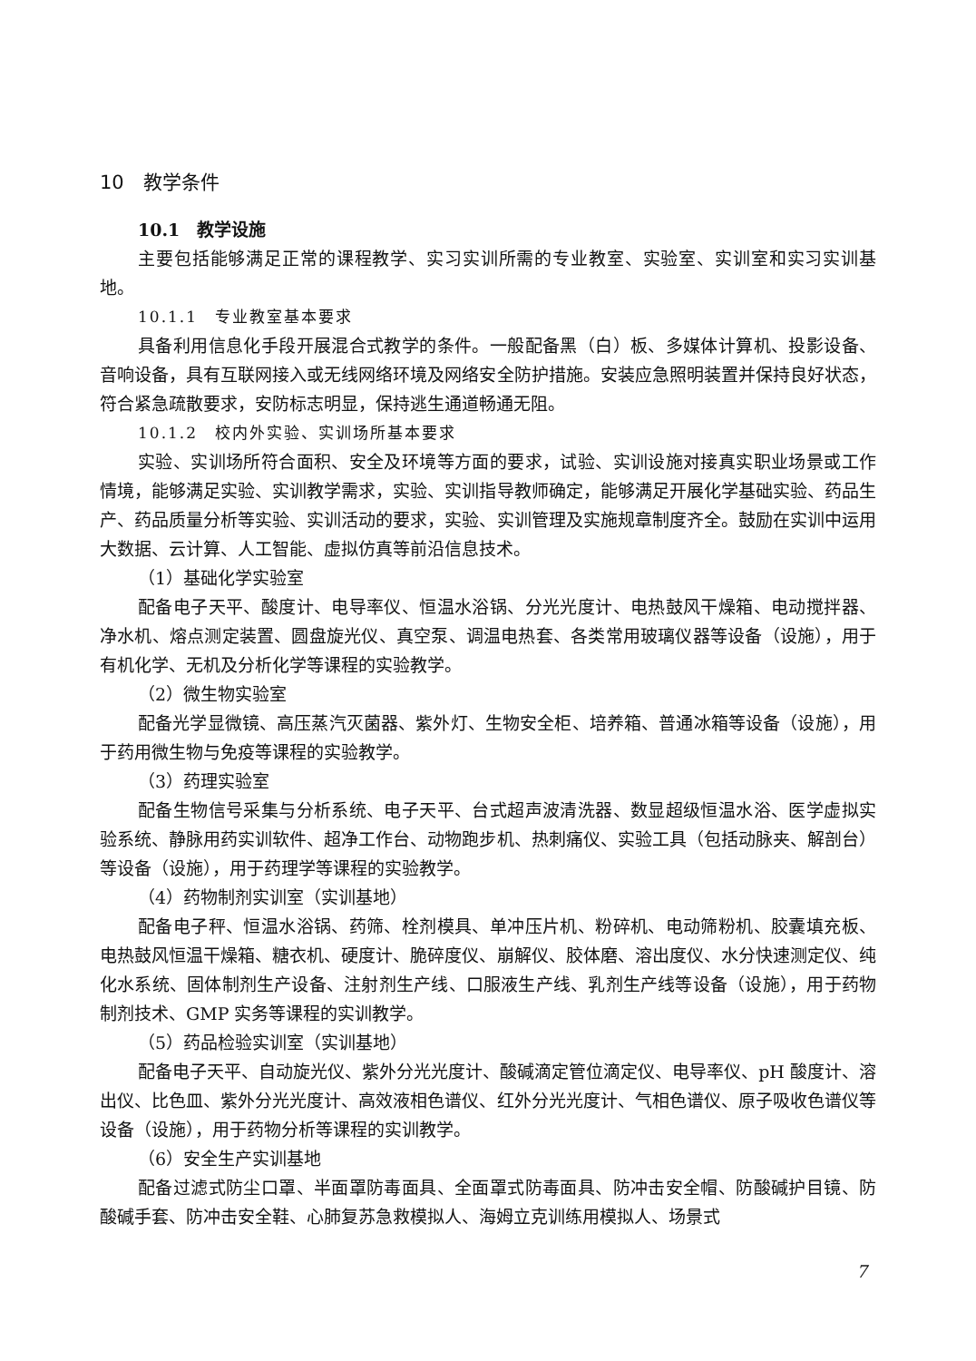10　教学条件
10.1　教学设施
主要包括能够满足正常的课程教学、实习实训所需的专业教室、实验室、实训室和实习实训基地。
10.1.1　专业教室基本要求
具备利用信息化手段开展混合式教学的条件。一般配备黑（白）板、多媒体计算机、投影设备、音响设备，具有互联网接入或无线网络环境及网络安全防护措施。安装应急照明装置并保持良好状态，符合紧急疏散要求，安防标志明显，保持逃生通道畅通无阻。
10.1.2　校内外实验、实训场所基本要求
实验、实训场所符合面积、安全及环境等方面的要求，试验、实训设施对接真实职业场景或工作情境，能够满足实验、实训教学需求，实验、实训指导教师确定，能够满足开展化学基础实验、药品生产、药品质量分析等实验、实训活动的要求，实验、实训管理及实施规章制度齐全。鼓励在实训中运用大数据、云计算、人工智能、虚拟仿真等前沿信息技术。
（1）基础化学实验室
配备电子天平、酸度计、电导率仪、恒温水浴锅、分光光度计、电热鼓风干燥箱、电动搅拌器、净水机、熔点测定装置、圆盘旋光仪、真空泵、调温电热套、各类常用玻璃仪器等设备（设施），用于有机化学、无机及分析化学等课程的实验教学。
（2）微生物实验室
配备光学显微镜、高压蒸汽灭菌器、紫外灯、生物安全柜、培养箱、普通冰箱等设备（设施），用于药用微生物与免疫等课程的实验教学。
（3）药理实验室
配备生物信号采集与分析系统、电子天平、台式超声波清洗器、数显超级恒温水浴、医学虚拟实验系统、静脉用药实训软件、超净工作台、动物跑步机、热刺痛仪、实验工具（包括动脉夹、解剖台）等设备（设施），用于药理学等课程的实验教学。
（4）药物制剂实训室（实训基地）
配备电子秤、恒温水浴锅、药筛、栓剂模具、单冲压片机、粉碎机、电动筛粉机、胶囊填充板、电热鼓风恒温干燥箱、糖衣机、硬度计、脆碎度仪、崩解仪、胶体磨、溶出度仪、水分快速测定仪、纯化水系统、固体制剂生产设备、注射剂生产线、口服液生产线、乳剂生产线等设备（设施），用于药物制剂技术、GMP 实务等课程的实训教学。
（5）药品检验实训室（实训基地）
配备电子天平、自动旋光仪、紫外分光光度计、酸碱滴定管位滴定仪、电导率仪、pH 酸度计、溶出仪、比色皿、紫外分光光度计、高效液相色谱仪、红外分光光度计、气相色谱仪、原子吸收色谱仪等设备（设施），用于药物分析等课程的实训教学。
（6）安全生产实训基地
配备过滤式防尘口罩、半面罩防毒面具、全面罩式防毒面具、防冲击安全帽、防酸碱护目镜、防酸碱手套、防冲击安全鞋、心肺复苏急救模拟人、海姆立克训练用模拟人、场景式
7